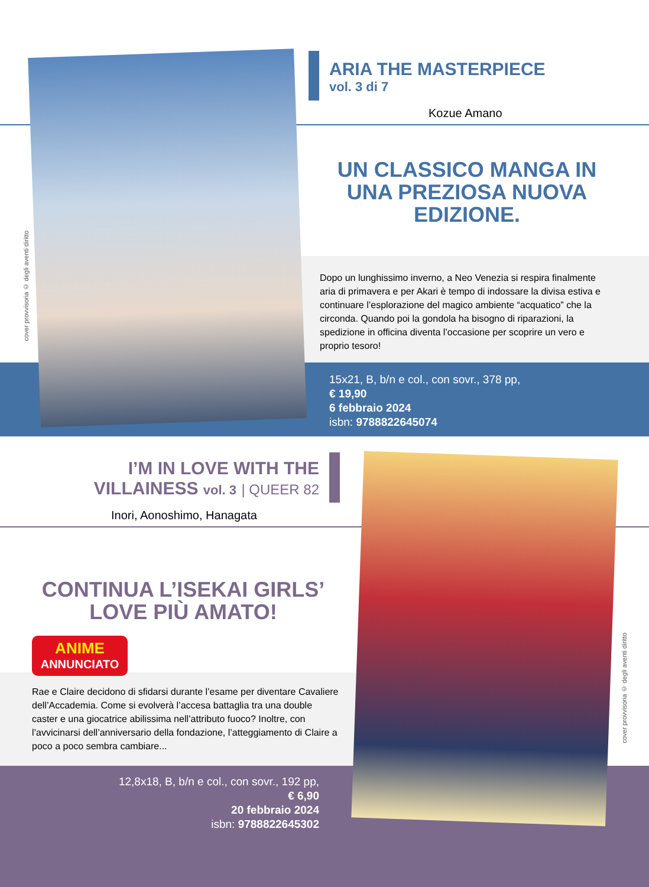cover provvisoria © degli aventi diritto
ARIA THE MASTERPIECE
vol. 3 di 7
Kozue Amano
UN CLASSICO MANGA IN UNA PREZIOSA NUOVA EDIZIONE.
Dopo un lunghissimo inverno, a Neo Venezia si respira finalmente aria di primavera e per Akari è tempo di indossare la divisa estiva e continuare l’esplorazione del magico ambiente “acquatico” che la circonda. Quando poi la gondola ha bisogno di riparazioni, la spedizione in officina diventa l’occasione per scoprire un vero e proprio tesoro!
15x21, B, b/n e col., con sovr., 378 pp,
€ 19,90
6 febbraio 2024
isbn: 9788822645074
cover provvisoria © degli aventi diritto
I’M IN LOVE WITH THE VILLAINESS vol. 3 | QUEER 82
Inori, Aonoshimo, Hanagata
CONTINUA L’ISEKAI GIRLS’ LOVE PIÙ AMATO!
ANIME
ANNUNCIATO
Rae e Claire decidono di sfidarsi durante l’esame per diventare Cavaliere dell’Accademia. Come si evolverà l’accesa battaglia tra una double caster e una giocatrice abilissima nell’attributo fuoco? Inoltre, con l’avvicinarsi dell’anniversario della fondazione, l’atteggiamento di Claire a poco a poco sembra cambiare...
12,8x18, B, b/n e col., con sovr., 192 pp,
€ 6,90
20 febbraio 2024
isbn: 9788822645302